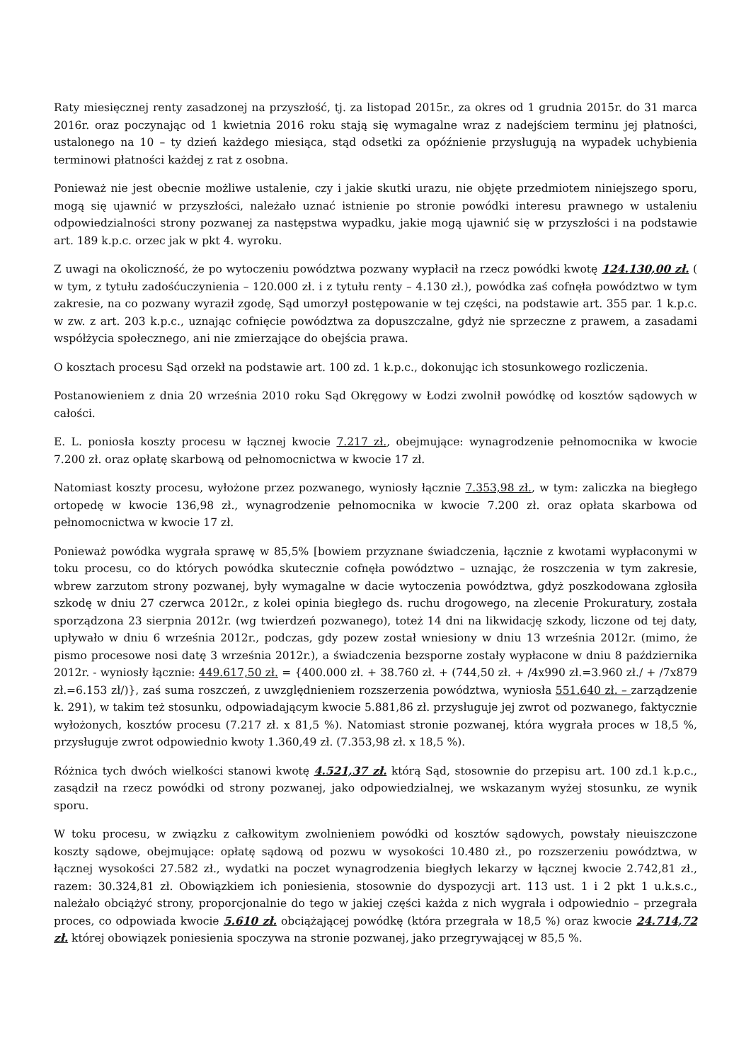Raty miesięcznej renty zasadzonej na przyszłość, tj. za listopad 2015r., za okres od 1 grudnia 2015r. do 31 marca 2016r. oraz poczynając od 1 kwietnia 2016 roku stają się wymagalne wraz z nadejściem terminu jej płatności, ustalonego na 10 – ty dzień każdego miesiąca, stąd odsetki za opóźnienie przysługują na wypadek uchybienia terminowi płatności każdej z rat z osobna.
Ponieważ nie jest obecnie możliwe ustalenie, czy i jakie skutki urazu, nie objęte przedmiotem niniejszego sporu, mogą się ujawnić w przyszłości, należało uznać istnienie po stronie powódki interesu prawnego w ustaleniu odpowiedzialności strony pozwanej za następstwa wypadku, jakie mogą ujawnić się w przyszłości i na podstawie art. 189 k.p.c. orzec jak w pkt 4. wyroku.
Z uwagi na okoliczność, że po wytoczeniu powództwa pozwany wypłacił na rzecz powódki kwotę 124.130,00 zł. ( w tym, z tytułu zadośćuczynienia – 120.000 zł. i z tytułu renty – 4.130 zł.), powódka zaś cofnęła powództwo w tym zakresie, na co pozwany wyraził zgodę, Sąd umorzył postępowanie w tej części, na podstawie art. 355 par. 1 k.p.c. w zw. z art. 203 k.p.c., uznając cofnięcie powództwa za dopuszczalne, gdyż nie sprzeczne z prawem, a zasadami współżycia społecznego, ani nie zmierzające do obejścia prawa.
O kosztach procesu Sąd orzekł na podstawie art. 100 zd. 1 k.p.c., dokonując ich stosunkowego rozliczenia.
Postanowieniem z dnia 20 września 2010 roku Sąd Okręgowy w Łodzi zwolnił powódkę od kosztów sądowych w całości.
E. L. poniosła koszty procesu w łącznej kwocie 7.217 zł., obejmujące: wynagrodzenie pełnomocnika w kwocie 7.200 zł. oraz opłatę skarbową od pełnomocnictwa w kwocie 17 zł.
Natomiast koszty procesu, wyłożone przez pozwanego, wyniosły łącznie 7.353,98 zł., w tym: zaliczka na biegłego ortopedę w kwocie 136,98 zł., wynagrodzenie pełnomocnika w kwocie 7.200 zł. oraz opłata skarbowa od pełnomocnictwa w kwocie 17 zł.
Ponieważ powódka wygrała sprawę w 85,5% [bowiem przyznane świadczenia, łącznie z kwotami wypłaconymi w toku procesu, co do których powódka skutecznie cofnęła powództwo – uznając, że roszczenia w tym zakresie, wbrew zarzutom strony pozwanej, były wymagalne w dacie wytoczenia powództwa, gdyż poszkodowana zgłosiła szkodę w dniu 27 czerwca 2012r., z kolei opinia biegłego ds. ruchu drogowego, na zlecenie Prokuratury, została sporządzona 23 sierpnia 2012r. (wg twierdzeń pozwanego), toteż 14 dni na likwidację szkody, liczone od tej daty, upływało w dniu 6 września 2012r., podczas, gdy pozew został wniesiony w dniu 13 września 2012r. (mimo, że pismo procesowe nosi datę 3 września 2012r.), a świadczenia bezsporne zostały wypłacone w dniu 8 października 2012r. - wyniosły łącznie: 449.617,50 zł. = {400.000 zł. + 38.760 zł. + (744,50 zł. + /4x990 zł.=3.960 zł./ + /7x879 zł.=6.153 zł/)}, zaś suma roszczeń, z uwzględnieniem rozszerzenia powództwa, wyniosła 551.640 zł. – zarządzenie k. 291), w takim też stosunku, odpowiadającym kwocie 5.881,86 zł. przysługuje jej zwrot od pozwanego, faktycznie wyłożonych, kosztów procesu (7.217 zł. x 81,5 %). Natomiast stronie pozwanej, która wygrała proces w 18,5 %, przysługuje zwrot odpowiednio kwoty 1.360,49 zł. (7.353,98 zł. x 18,5 %).
Różnica tych dwóch wielkości stanowi kwotę 4.521,37 zł. którą Sąd, stosownie do przepisu art. 100 zd.1 k.p.c., zasądził na rzecz powódki od strony pozwanej, jako odpowiedzialnej, we wskazanym wyżej stosunku, ze wynik sporu.
W toku procesu, w związku z całkowitym zwolnieniem powódki od kosztów sądowych, powstały nieuiszczone koszty sądowe, obejmujące: opłatę sądową od pozwu w wysokości 10.480 zł., po rozszerzeniu powództwa, w łącznej wysokości 27.582 zł., wydatki na poczet wynagrodzenia biegłych lekarzy w łącznej kwocie 2.742,81 zł., razem: 30.324,81 zł. Obowiązkiem ich poniesienia, stosownie do dyspozycji art. 113 ust. 1 i 2 pkt 1 u.k.s.c., należało obciążyć strony, proporcjonalnie do tego w jakiej części każda z nich wygrała i odpowiednio – przegrała proces, co odpowiada kwocie 5.610 zł. obciążającej powódkę (która przegrała w 18,5 %) oraz kwocie 24.714,72 zł. której obowiązek poniesienia spoczywa na stronie pozwanej, jako przegrywającej w 85,5 %.